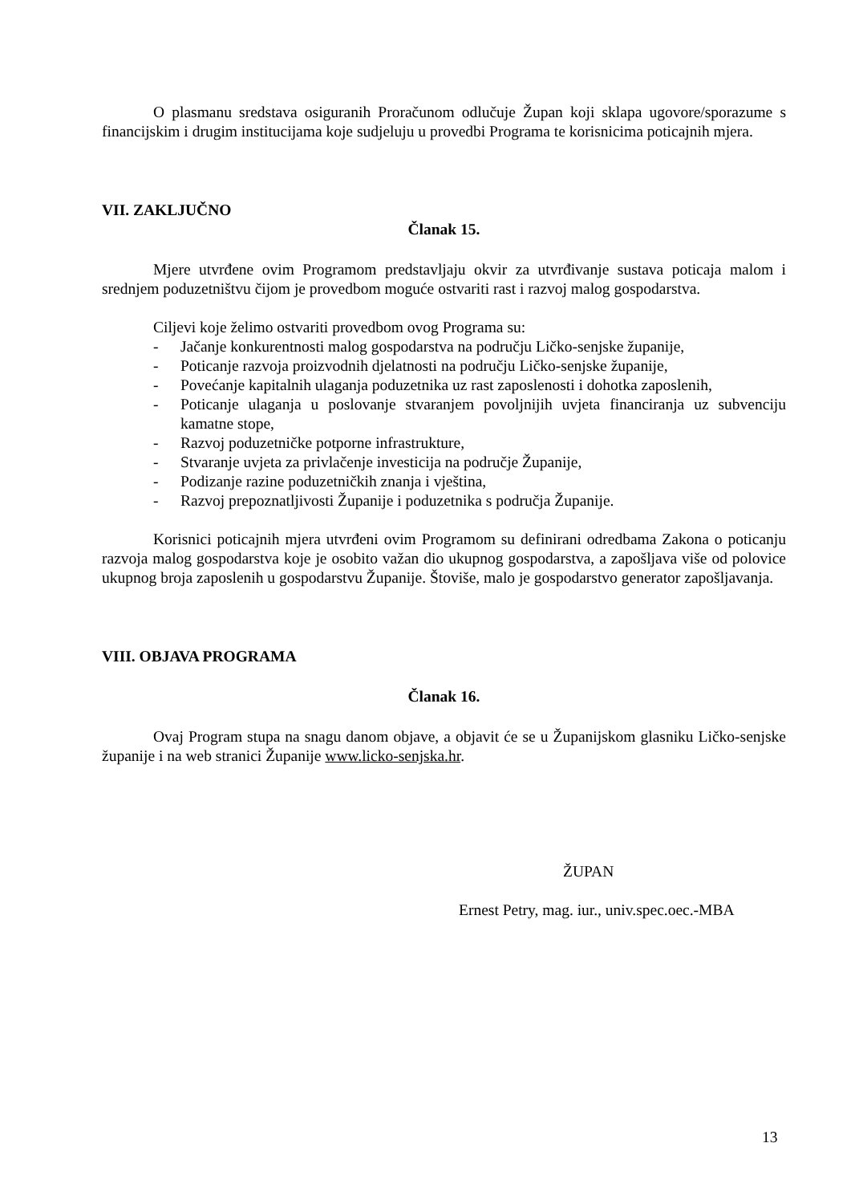O plasmanu sredstava osiguranih Proračunom odlučuje Župan koji sklapa ugovore/sporazume s financijskim i drugim institucijama koje sudjeluju u provedbi Programa te korisnicima poticajnih mjera.
VII. ZAKLJUČNO
Članak 15.
Mjere utvrđene ovim Programom predstavljaju okvir za utvrđivanje sustava poticaja malom i srednjem poduzetništvu čijom je provedbom moguće ostvariti rast i razvoj malog gospodarstva.
Ciljevi koje želimo ostvariti provedbom ovog Programa su:
- Jačanje konkurentnosti malog gospodarstva na području Ličko-senjske županije,
- Poticanje razvoja proizvodnih djelatnosti na području Ličko-senjske županije,
- Povećanje kapitalnih ulaganja poduzetnika uz rast zaposlenosti i dohotka zaposlenih,
- Poticanje ulaganja u poslovanje stvaranjem povoljnijih uvjeta financiranja uz subvenciju kamatne stope,
- Razvoj poduzetničke potporne infrastrukture,
- Stvaranje uvjeta za privlačenje investicija na područje Županije,
- Podizanje razine poduzetničkih znanja i vještina,
- Razvoj prepoznatljivosti Županije i poduzetnika s područja Županije.
Korisnici poticajnih mjera utvrđeni ovim Programom su definirani odredbama Zakona o poticanju razvoja malog gospodarstva koje je osobito važan dio ukupnog gospodarstva, a zapošljava više od polovice ukupnog broja zaposlenih u gospodarstvu Županije. Štoviše, malo je gospodarstvo generator zapošljavanja.
VIII. OBJAVA PROGRAMA
Članak 16.
Ovaj Program stupa na snagu danom objave, a objavit će se u Županijskom glasniku Ličko-senjske županije i na web stranici Županije www.licko-senjska.hr.
ŽUPAN
Ernest Petry, mag. iur., univ.spec.oec.-MBA
13